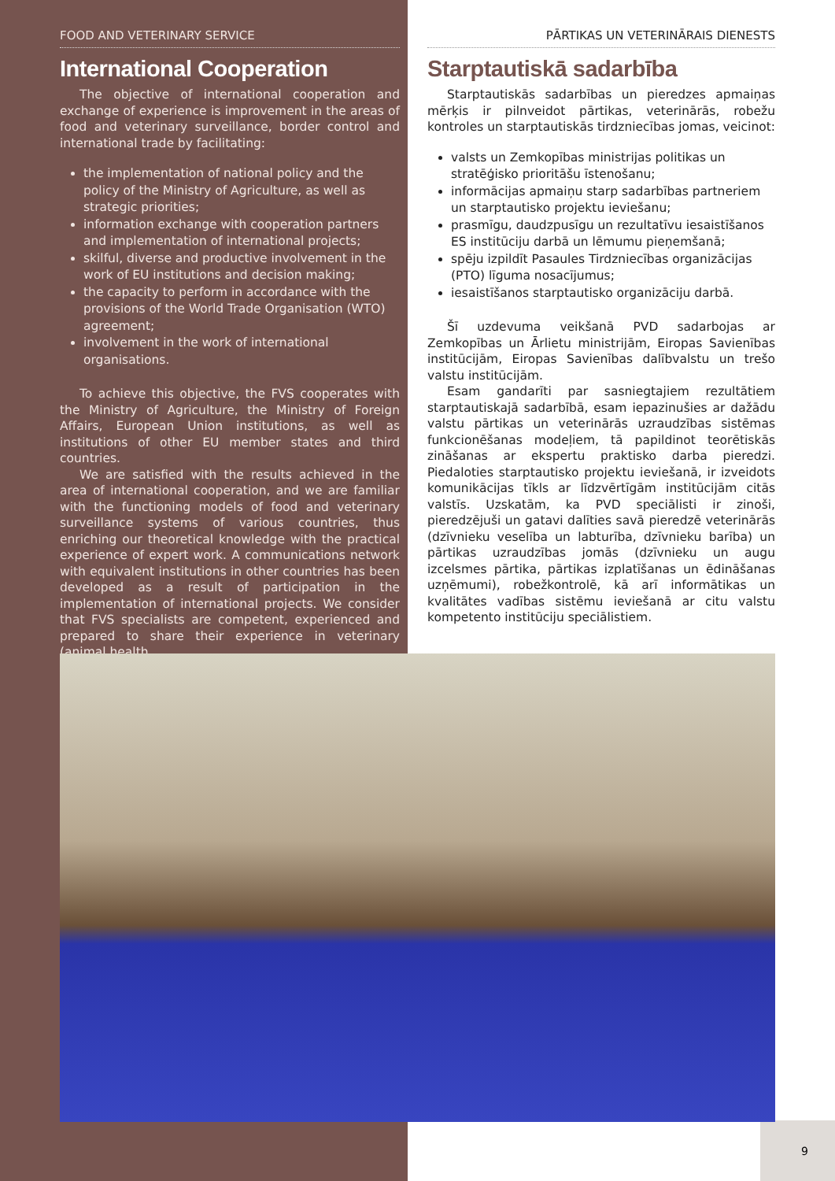FOOD AND VETERINARY SERVICE
International Cooperation
The objective of international cooperation and exchange of experience is improvement in the areas of food and veterinary surveillance, border control and international trade by facilitating:
the implementation of national policy and the policy of the Ministry of Agriculture, as well as strategic priorities;
information exchange with cooperation partners and implementation of international projects;
skilful, diverse and productive involvement in the work of EU institutions and decision making;
the capacity to perform in accordance with the provisions of the World Trade Organisation (WTO) agreement;
involvement in the work of international organisations.
To achieve this objective, the FVS cooperates with the Ministry of Agriculture, the Ministry of Foreign Affairs, European Union institutions, as well as institutions of other EU member states and third countries.
We are satisfied with the results achieved in the area of international cooperation, and we are familiar with the functioning models of food and veterinary surveillance systems of various countries, thus enriching our theoretical knowledge with the practical experience of expert work. A communications network with equivalent institutions in other countries has been developed as a result of participation in the implementation of international projects. We consider that FVS specialists are competent, experienced and prepared to share their experience in veterinary (animal health
PĀRTIKAS UN VETERINĀRAIS DIENESTS
Starptautiskā sadarbība
Starptautiskās sadarbības un pieredzes apmaiņas mērķis ir pilnveidot pārtikas, veterinārās, robežu kontroles un starptautiskās tirdzniecības jomas, veicinot:
valsts un Zemkopības ministrijas politikas un stratēģisko prioritāšu īstenošanu;
informācijas apmaiņu starp sadarbības partneriem un starptautisko projektu ieviešanu;
prasmīgu, daudzpusīgu un rezultatīvu iesaistīšanos ES institūciju darbā un lēmumu pieņemšanā;
spēju izpildīt Pasaules Tirdzniecības organizācijas (PTO) līguma nosacījumus;
iesaistīšanos starptautisko organizāciju darbā.
Šī uzdevuma veikšanā PVD sadarbojas ar Zemkopības un Ārlietu ministrijām, Eiropas Savienības institūcijām, Eiropas Savienības dalībvalstu un trešo valstu institūcijām.
Esam gandarīti par sasniegtajiem rezultātiem starptautiskajā sadarbībā, esam iepazinušies ar dažādu valstu pārtikas un veterinārās uzraudzības sistēmas funkcionēšanas modeļiem, tā papildinot teorētiskās zināšanas ar ekspertu praktisko darba pieredzi. Piedaloties starptautisko projektu ieviešanā, ir izveidots komunikācijas tīkls ar līdzvērtīgām institūcijām citās valstīs. Uzskatām, ka PVD speciālisti ir zinoši, pieredzējuši un gatavi dalīties savā pieredzē veterinārās (dzīvnieku veselība un labturība, dzīvnieku barība) un pārtikas uzraudzības jomās (dzīvnieku un augu izcelsmes pārtika, pārtikas izplatīšanas un ēdināšanas uzņēmumi), robežkontrolē, kā arī informātikas un kvalitātes vadības sistēmu ieviešanā ar citu valstu kompetento institūciju speciālistiem.
9